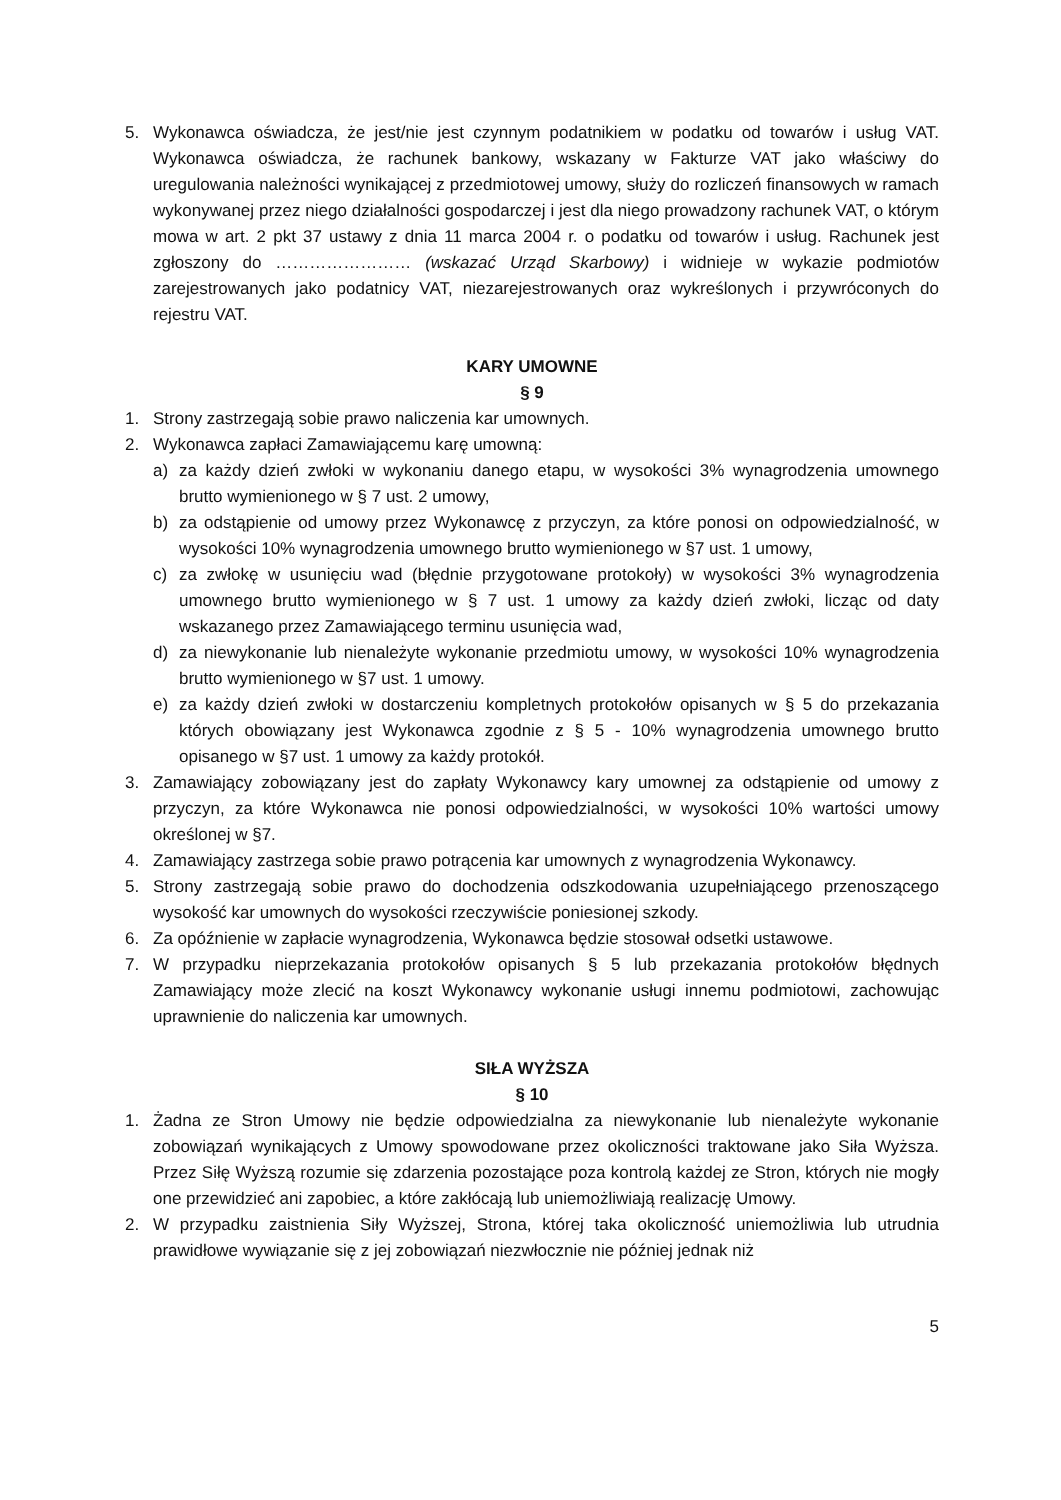5. Wykonawca oświadcza, że jest/nie jest czynnym podatnikiem w podatku od towarów i usług VAT. Wykonawca oświadcza, że rachunek bankowy, wskazany w Fakturze VAT jako właściwy do uregulowania należności wynikającej z przedmiotowej umowy, służy do rozliczeń finansowych w ramach wykonywanej przez niego działalności gospodarczej i jest dla niego prowadzony rachunek VAT, o którym mowa w art. 2 pkt 37 ustawy z dnia 11 marca 2004 r. o podatku od towarów i usług. Rachunek jest zgłoszony do …………………… (wskazać Urząd Skarbowy) i widnieje w wykazie podmiotów zarejestrowanych jako podatnicy VAT, niezarejestrowanych oraz wykreślonych i przywróconych do rejestru VAT.
KARY UMOWNE
§ 9
1. Strony zastrzegają sobie prawo naliczenia kar umownych.
2. Wykonawca zapłaci Zamawiającemu karę umowną:
a) za każdy dzień zwłoki w wykonaniu danego etapu, w wysokości 3% wynagrodzenia umownego brutto wymienionego w § 7 ust. 2 umowy,
b) za odstąpienie od umowy przez Wykonawcę z przyczyn, za które ponosi on odpowiedzialność, w wysokości 10% wynagrodzenia umownego brutto wymienionego w §7 ust. 1 umowy,
c) za zwłokę w usunięciu wad (błędnie przygotowane protokoły) w wysokości 3% wynagrodzenia umownego brutto wymienionego w § 7 ust. 1 umowy za każdy dzień zwłoki, licząc od daty wskazanego przez Zamawiającego terminu usunięcia wad,
d) za niewykonanie lub nienależyte wykonanie przedmiotu umowy, w wysokości 10% wynagrodzenia brutto wymienionego w §7 ust. 1 umowy.
e) za każdy dzień zwłoki w dostarczeniu kompletnych protokołów opisanych w § 5 do przekazania których obowiązany jest Wykonawca zgodnie z § 5 - 10% wynagrodzenia umownego brutto opisanego w §7 ust. 1 umowy za każdy protokół.
3. Zamawiający zobowiązany jest do zapłaty Wykonawcy kary umownej za odstąpienie od umowy z przyczyn, za które Wykonawca nie ponosi odpowiedzialności, w wysokości 10% wartości umowy określonej w §7.
4. Zamawiający zastrzega sobie prawo potrącenia kar umownych z wynagrodzenia Wykonawcy.
5. Strony zastrzegają sobie prawo do dochodzenia odszkodowania uzupełniającego przenoszącego wysokość kar umownych do wysokości rzeczywiście poniesionej szkody.
6. Za opóźnienie w zapłacie wynagrodzenia, Wykonawca będzie stosował odsetki ustawowe.
7. W przypadku nieprzekazania protokołów opisanych § 5 lub przekazania protokołów błędnych Zamawiający może zlecić na koszt Wykonawcy wykonanie usługi innemu podmiotowi, zachowując uprawnienie do naliczenia kar umownych.
SIŁA WYŻSZA
§ 10
1. Żadna ze Stron Umowy nie będzie odpowiedzialna za niewykonanie lub nienależyte wykonanie zobowiązań wynikających z Umowy spowodowane przez okoliczności traktowane jako Siła Wyższa. Przez Siłę Wyższą rozumie się zdarzenia pozostające poza kontrolą każdej ze Stron, których nie mogły one przewidzieć ani zapobiec, a które zakłócają lub uniemożliwiają realizację Umowy.
2. W przypadku zaistnienia Siły Wyższej, Strona, której taka okoliczność uniemożliwia lub utrudnia prawidłowe wywiązanie się z jej zobowiązań niezwłocznie nie później jednak niż
5